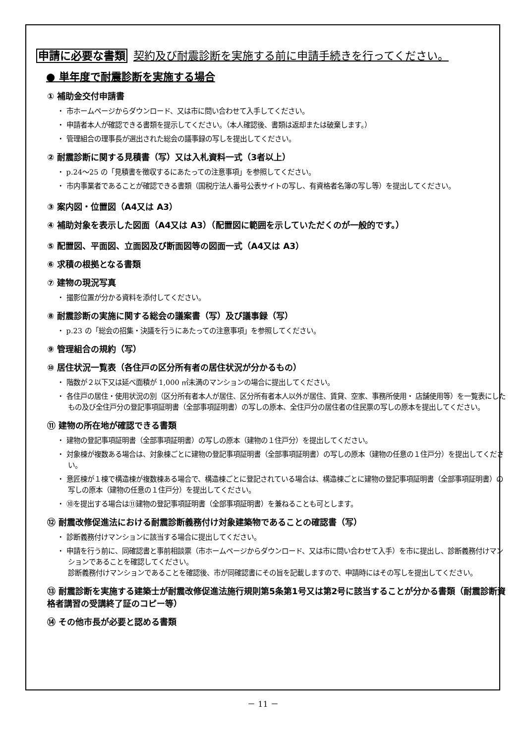申請に必要な書類 契約及び耐震診断を実施する前に申請手続きを行ってください。
● 単年度で耐震診断を実施する場合
① 補助金交付申請書
・ 市ホームページからダウンロード、又は市に問い合わせて入手してください。
・ 申請者本人が確認できる書類を提示してください。（本人確認後、書類は返却または破棄します。）
・ 管理組合の理事長が選出された総会の議事録の写しを提出してください。
② 耐震診断に関する見積書（写）又は入札資料一式（3者以上）
・ p.24～25 の「見積書を徴収するにあたっての注意事項」を参照してください。
・ 市内事業者であることが確認できる書類（国税庁法人番号公表サイトの写し、有資格者名簿の写し等）を提出してください。
③ 案内図・位置図（A4又は A3）
④ 補助対象を表示した図面（A4又は A3）（配置図に範囲を示していただくのが一般的です。）
⑤ 配置図、平面図、立面図及び断面図等の図面一式（A4又は A3）
⑥ 求積の根拠となる書類
⑦ 建物の現況写真
・ 撮影位置が分かる資料を添付してください。
⑧ 耐震診断の実施に関する総会の議案書（写）及び議事録（写）
・ p.23 の「総会の招集・決議を行うにあたっての注意事項」を参照してください。
⑨ 管理組合の規約（写）
⑩ 居住状況一覧表（各住戸の区分所有者の居住状況が分かるもの）
・ 階数が２以下又は延べ面積が 1,000 ㎡未満のマンションの場合に提出してください。
・ 各住戸の居住・使用状況の別（区分所有者本人が居住、区分所有者本人以外が居住、賃貸、空家、事務所使用・ 店舗使用等）を一覧表にしたもの及び全住戸分の登記事項証明書（全部事項証明書）の写しの原本、全住戸分の居住者の住民票の写しの原本を提出してください。
⑪ 建物の所在地が確認できる書類
・ 建物の登記事項証明書（全部事項証明書）の写しの原本（建物の１住戸分）を提出してください。
・ 対象棟が複数ある場合は、対象棟ごとに建物の登記事項証明書（全部事項証明書）の写しの原本（建物の任意の１住戸分）を提出してください。
・ 意匠棟が１棟で構造棟が複数棟ある場合で、構造棟ごとに登記されている場合は、構造棟ごとに建物の登記事項証明書（全部事項証明書）の写しの原本（建物の任意の１住戸分）を提出してください。
・ ⑩を提出する場合は⑪建物の登記事項証明書（全部事項証明書）を兼ねることも可とします。
⑫ 耐震改修促進法における耐震診断義務付け対象建築物であることの確認書（写）
・ 診断義務付けマンションに該当する場合に提出してください。
・ 申請を行う前に、同確認書と事前相談票（市ホームページからダウンロード、又は市に問い合わせて入手）を市に提出し、診断義務付けマンションであることを確認してください。
診断義務付けマンションであることを確認後、市が同確認書にその旨を記載しますので、申請時にはその写しを提出してください。
⑬ 耐震診断を実施する建築士が耐震改修促進法施行規則第5条第1号又は第2号に該当することが分かる書類（耐震診断資格者講習の受講終了証のコピー等）
⑭ その他市長が必要と認める書類
－ 11 －